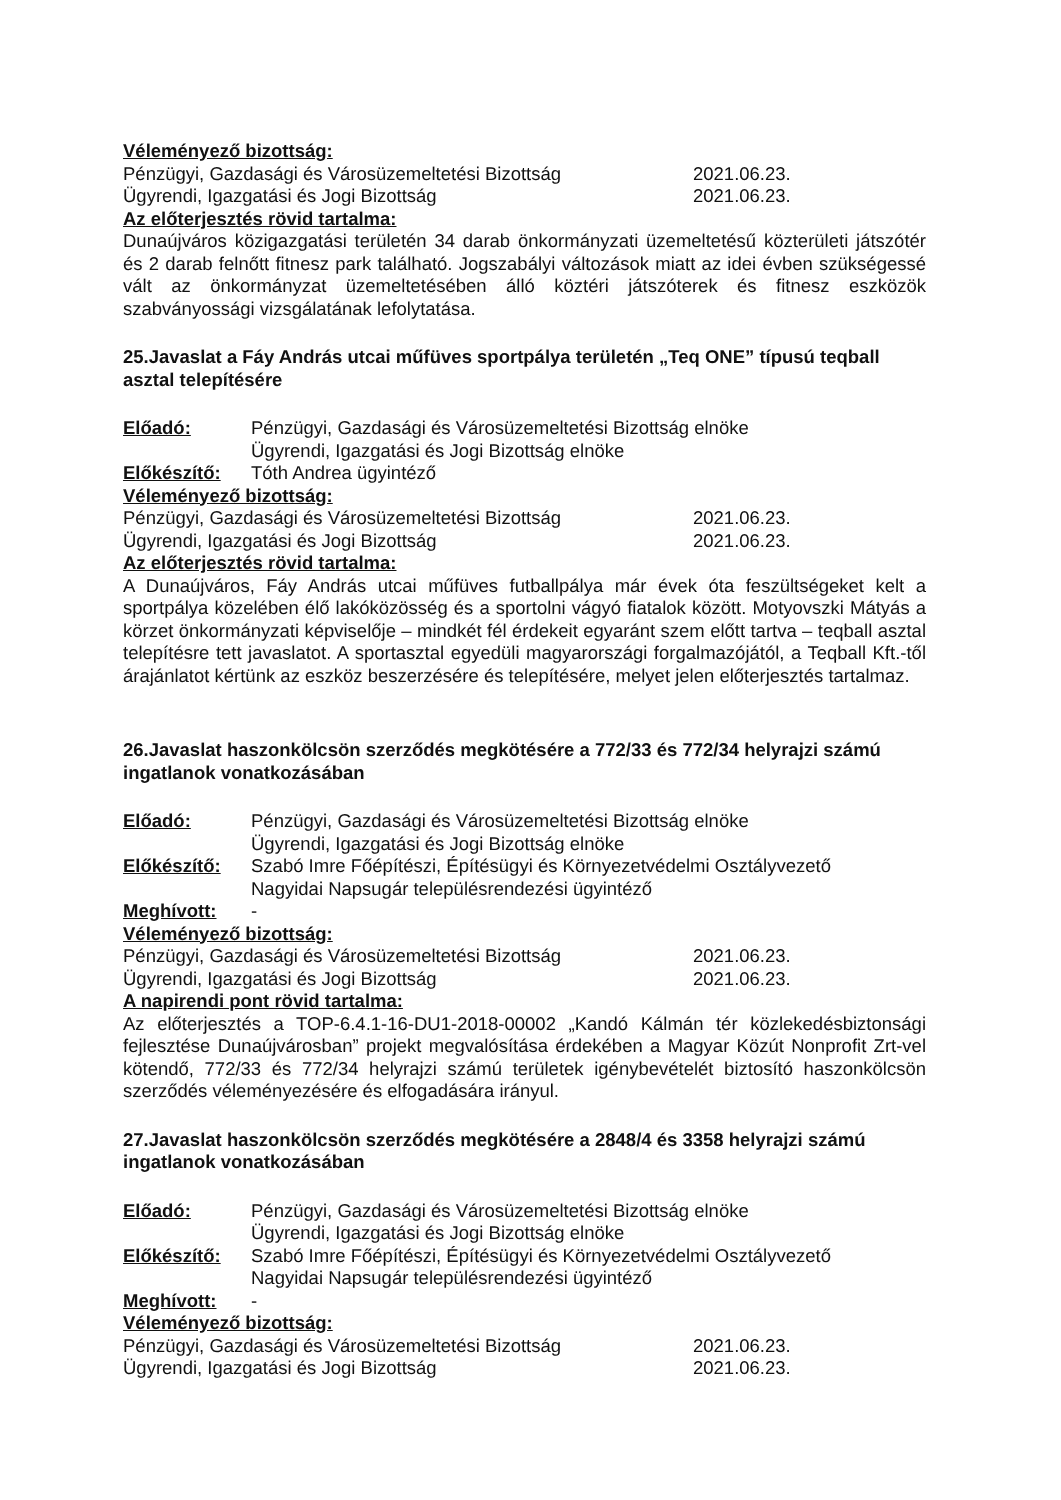Véleményező bizottság:
Pénzügyi, Gazdasági és Városüzemeltetési Bizottság 2021.06.23.
Ügyrendi, Igazgatási és Jogi Bizottság 2021.06.23.
Az előterjesztés rövid tartalma:
Dunaújváros közigazgatási területén 34 darab önkormányzati üzemeltetésű közterületi játszótér és 2 darab felnőtt fitnesz park található. Jogszabályi változások miatt az idei évben szükségessé vált az önkormányzat üzemeltetésében álló köztéri játszóterek és fitnesz eszközök szabványossági vizsgálatának lefolytatása.
25.Javaslat a Fáy András utcai műfüves sportpálya területén „Teq ONE” típusú teqball asztal telepítésére
Előadó: Pénzügyi, Gazdasági és Városüzemeltetési Bizottság elnöke
Ügyrendi, Igazgatási és Jogi Bizottság elnöke
Előkészítő: Tóth Andrea ügyintéző
Véleményező bizottság:
Pénzügyi, Gazdasági és Városüzemeltetési Bizottság 2021.06.23.
Ügyrendi, Igazgatási és Jogi Bizottság 2021.06.23.
Az előterjesztés rövid tartalma:
A Dunaújváros, Fáy András utcai műfüves futballpálya már évek óta feszültségeket kelt a sportpálya közelében élő lakóközösség és a sportolni vágyó fiatalok között. Motyovszki Mátyás a körzet önkormányzati képviselője – mindkét fél érdekeit egyaránt szem előtt tartva – teqball asztal telepítésre tett javaslatot. A sportasztal egyedüli magyarországi forgalmazójától, a Teqball Kft.-től árajánlatot kértünk az eszköz beszerzésére és telepítésére, melyet jelen előterjesztés tartalmaz.
26.Javaslat haszonkölcsön szerződés megkötésére a 772/33 és 772/34 helyrajzi számú ingatlanok vonatkozásában
Előadó: Pénzügyi, Gazdasági és Városüzemeltetési Bizottság elnöke
Ügyrendi, Igazgatási és Jogi Bizottság elnöke
Előkészítő: Szabó Imre Főépítészi, Építésügyi és Környezetvédelmi Osztályvezető
Nagyidai Napsugár településrendezési ügyintéző
Meghívott: -
Véleményező bizottság:
Pénzügyi, Gazdasági és Városüzemeltetési Bizottság 2021.06.23.
Ügyrendi, Igazgatási és Jogi Bizottság 2021.06.23.
A napirendi pont rövid tartalma:
Az előterjesztés a TOP-6.4.1-16-DU1-2018-00002 „Kandó Kálmán tér közlekedésbiztonsági fejlesztése Dunaújvárosban” projekt megvalósítása érdekében a Magyar Közút Nonprofit Zrt-vel kötendő, 772/33 és 772/34 helyrajzi számú területek igénybevételét biztosító haszonkölcsön szerződés véleményezésére és elfogadására irányul.
27.Javaslat haszonkölcsön szerződés megkötésére a 2848/4 és 3358 helyrajzi számú ingatlanok vonatkozásában
Előadó: Pénzügyi, Gazdasági és Városüzemeltetési Bizottság elnöke
Ügyrendi, Igazgatási és Jogi Bizottság elnöke
Előkészítő: Szabó Imre Főépítészi, Építésügyi és Környezetvédelmi Osztályvezető
Nagyidai Napsugár településrendezési ügyintéző
Meghívott: -
Véleményező bizottság:
Pénzügyi, Gazdasági és Városüzemeltetési Bizottság 2021.06.23.
Ügyrendi, Igazgatási és Jogi Bizottság 2021.06.23.